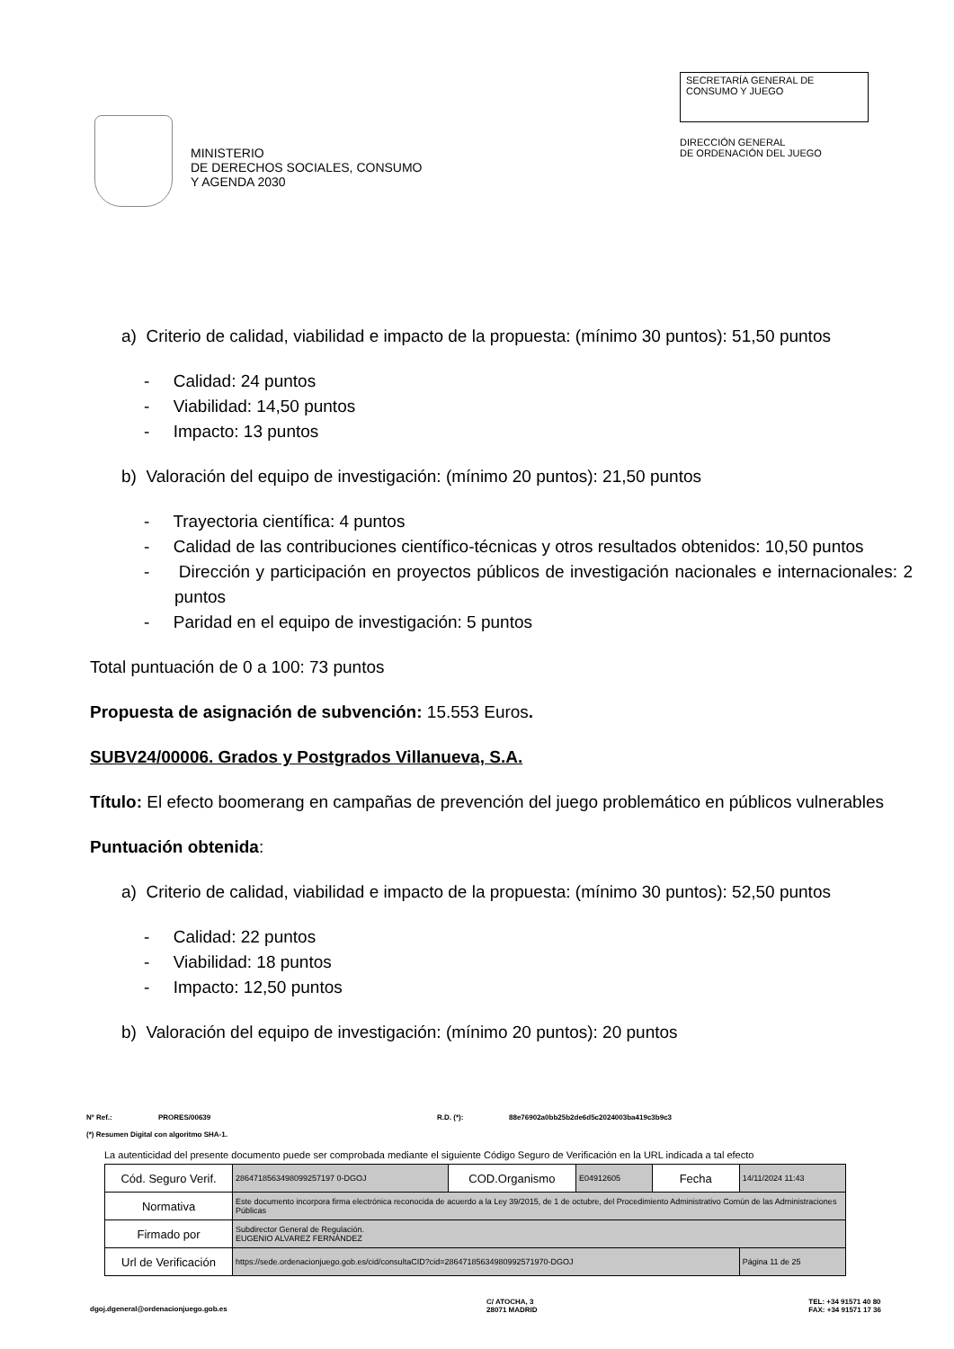MINISTERIO
DE DERECHOS SOCIALES, CONSUMO
Y AGENDA 2030
SECRETARÍA GENERAL DE
CONSUMO Y JUEGO
DIRECCIÓN GENERAL
DE ORDENACIÓN DEL JUEGO
a) Criterio de calidad, viabilidad e impacto de la propuesta: (mínimo 30 puntos): 51,50 puntos
- Calidad: 24 puntos
- Viabilidad: 14,50 puntos
- Impacto: 13 puntos
b) Valoración del equipo de investigación: (mínimo 20 puntos): 21,50 puntos
- Trayectoria científica: 4 puntos
- Calidad de las contribuciones científico-técnicas y otros resultados obtenidos: 10,50 puntos
- Dirección y participación en proyectos públicos de investigación nacionales e internacionales: 2 puntos
- Paridad en el equipo de investigación: 5 puntos
Total puntuación de 0 a 100: 73 puntos
Propuesta de asignación de subvención: 15.553 Euros.
SUBV24/00006. Grados y Postgrados Villanueva, S.A.
Título: El efecto boomerang en campañas de prevención del juego problemático en públicos vulnerables
Puntuación obtenida:
a) Criterio de calidad, viabilidad e impacto de la propuesta: (mínimo 30 puntos): 52,50 puntos
- Calidad: 22 puntos
- Viabilidad: 18 puntos
- Impacto: 12,50 puntos
b) Valoración del equipo de investigación: (mínimo 20 puntos): 20 puntos
Nº Ref.: PRORES/00639 R.D. (*): 88e76902a0bb25b2de6d5c2024003ba419c3b9c3
(*) Resumen Digital con algoritmo SHA-1.
La autenticidad del presente documento puede ser comprobada mediante el siguiente Código Seguro de Verificación en la URL indicada a tal efecto
| Cód. Seguro Verif. | 2864718563498099257197 0-DGOJ | COD.Organismo | E04912605 | Fecha | 14/11/2024 11:43 |
| Normativa | Este documento incorpora firma electrónica reconocida de acuerdo a la Ley 39/2015, de 1 de octubre, del Procedimiento Administrativo Común de las Administraciones Públicas | | | | |
| Firmado por | Subdirector General de Regulación. EUGENIO ALVAREZ FERNÁNDEZ | | | | |
| Url de Verificación | https://sede.ordenacionjuego.gob.es/cid/consultaCID?cid=28647185634980992571970-DGOJ | | | | Página 11 de 25 |
dgoj.dgeneral@ordenacionjuego.gob.es C/ ATOCHA, 3
28071 MADRID TEL: +34 91571 40 80
FAX: +34 91571 17 36